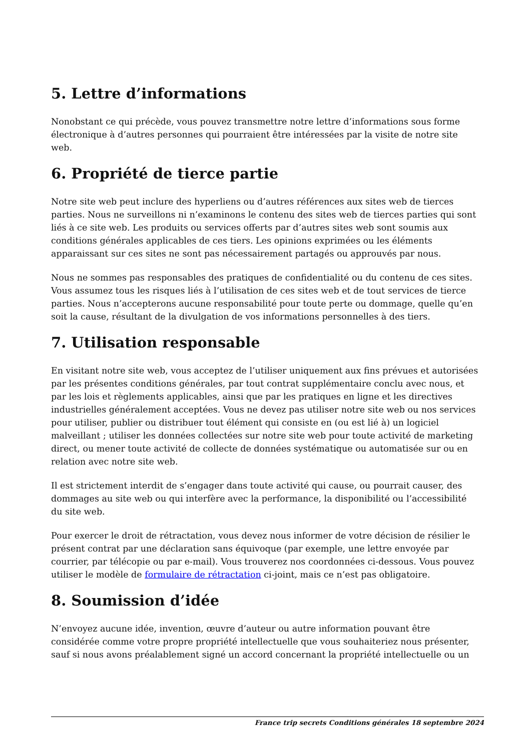5. Lettre d’informations
Nonobstant ce qui précède, vous pouvez transmettre notre lettre d’informations sous forme électronique à d’autres personnes qui pourraient être intéressées par la visite de notre site web.
6. Propriété de tierce partie
Notre site web peut inclure des hyperliens ou d’autres références aux sites web de tierces parties. Nous ne surveillons ni n’examinons le contenu des sites web de tierces parties qui sont liés à ce site web. Les produits ou services offerts par d’autres sites web sont soumis aux conditions générales applicables de ces tiers. Les opinions exprimées ou les éléments apparaissant sur ces sites ne sont pas nécessairement partagés ou approuvés par nous.
Nous ne sommes pas responsables des pratiques de confidentialité ou du contenu de ces sites. Vous assumez tous les risques liés à l’utilisation de ces sites web et de tout services de tierce parties. Nous n’accepterons aucune responsabilité pour toute perte ou dommage, quelle qu’en soit la cause, résultant de la divulgation de vos informations personnelles à des tiers.
7. Utilisation responsable
En visitant notre site web, vous acceptez de l’utiliser uniquement aux fins prévues et autorisées par les présentes conditions générales, par tout contrat supplémentaire conclu avec nous, et par les lois et règlements applicables, ainsi que par les pratiques en ligne et les directives industrielles généralement acceptées. Vous ne devez pas utiliser notre site web ou nos services pour utiliser, publier ou distribuer tout élément qui consiste en (ou est lié à) un logiciel malveillant ; utiliser les données collectées sur notre site web pour toute activité de marketing direct, ou mener toute activité de collecte de données systématique ou automatisée sur ou en relation avec notre site web.
Il est strictement interdit de s’engager dans toute activité qui cause, ou pourrait causer, des dommages au site web ou qui interfère avec la performance, la disponibilité ou l’accessibilité du site web.
Pour exercer le droit de rétractation, vous devez nous informer de votre décision de résilier le présent contrat par une déclaration sans équivoque (par exemple, une lettre envoyée par courrier, par télécopie ou par e-mail). Vous trouverez nos coordonnées ci-dessous. Vous pouvez utiliser le modèle de formulaire de rétractation ci-joint, mais ce n’est pas obligatoire.
8. Soumission d’idée
N’envoyez aucune idée, invention, œuvre d’auteur ou autre information pouvant être considérée comme votre propre propriété intellectuelle que vous souhaiteriez nous présenter, sauf si nous avons préalablement signé un accord concernant la propriété intellectuelle ou un
France trip secrets Conditions générales 18 septembre 2024